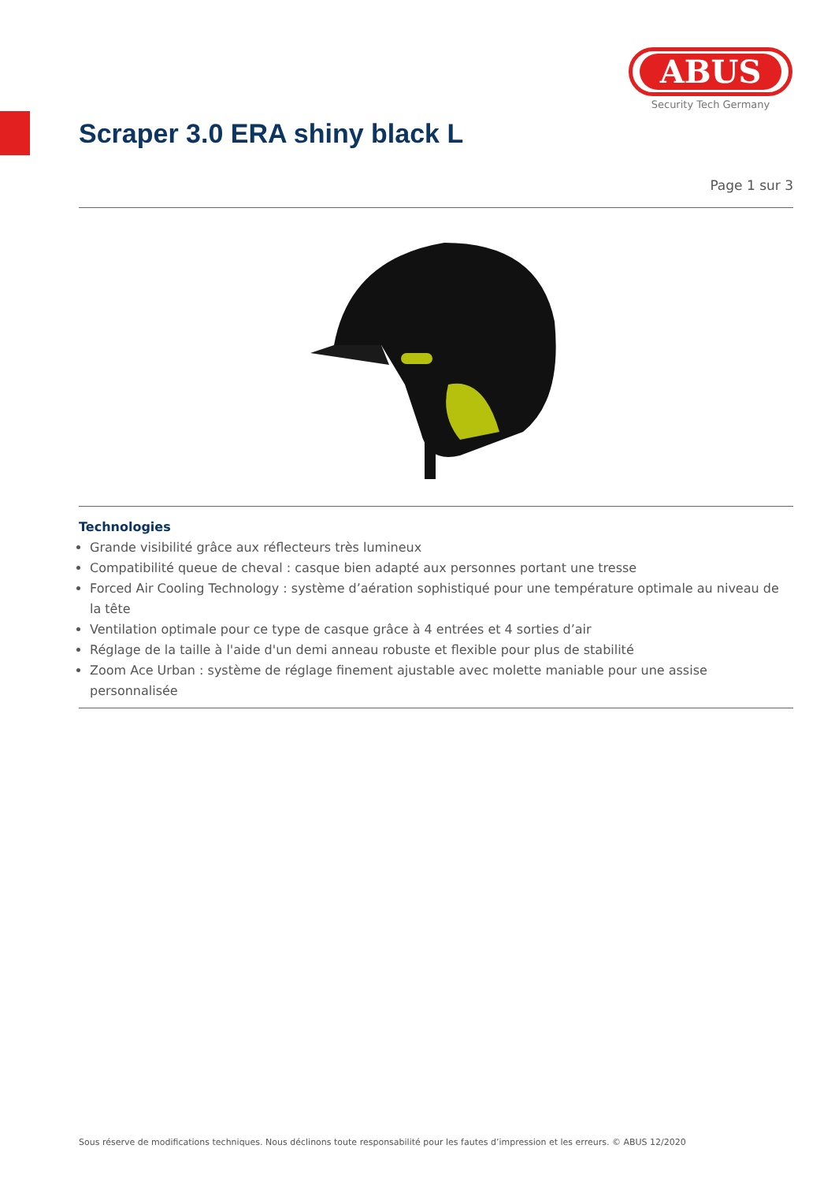ABUS
Security Tech Germany
Scraper 3.0 ERA shiny black L
Page 1 sur 3
Technologies
Grande visibilité grâce aux réflecteurs très lumineux
Compatibilité queue de cheval : casque bien adapté aux personnes portant une tresse
Forced Air Cooling Technology : système d’aération sophistiqué pour une température optimale au niveau de la tête
Ventilation optimale pour ce type de casque grâce à 4 entrées et 4 sorties d’air
Réglage de la taille à l'aide d'un demi anneau robuste et flexible pour plus de stabilité
Zoom Ace Urban : système de réglage finement ajustable avec molette maniable pour une assise personnalisée
Sous réserve de modifications techniques. Nous déclinons toute responsabilité pour les fautes d’impression et les erreurs. © ABUS 12/2020